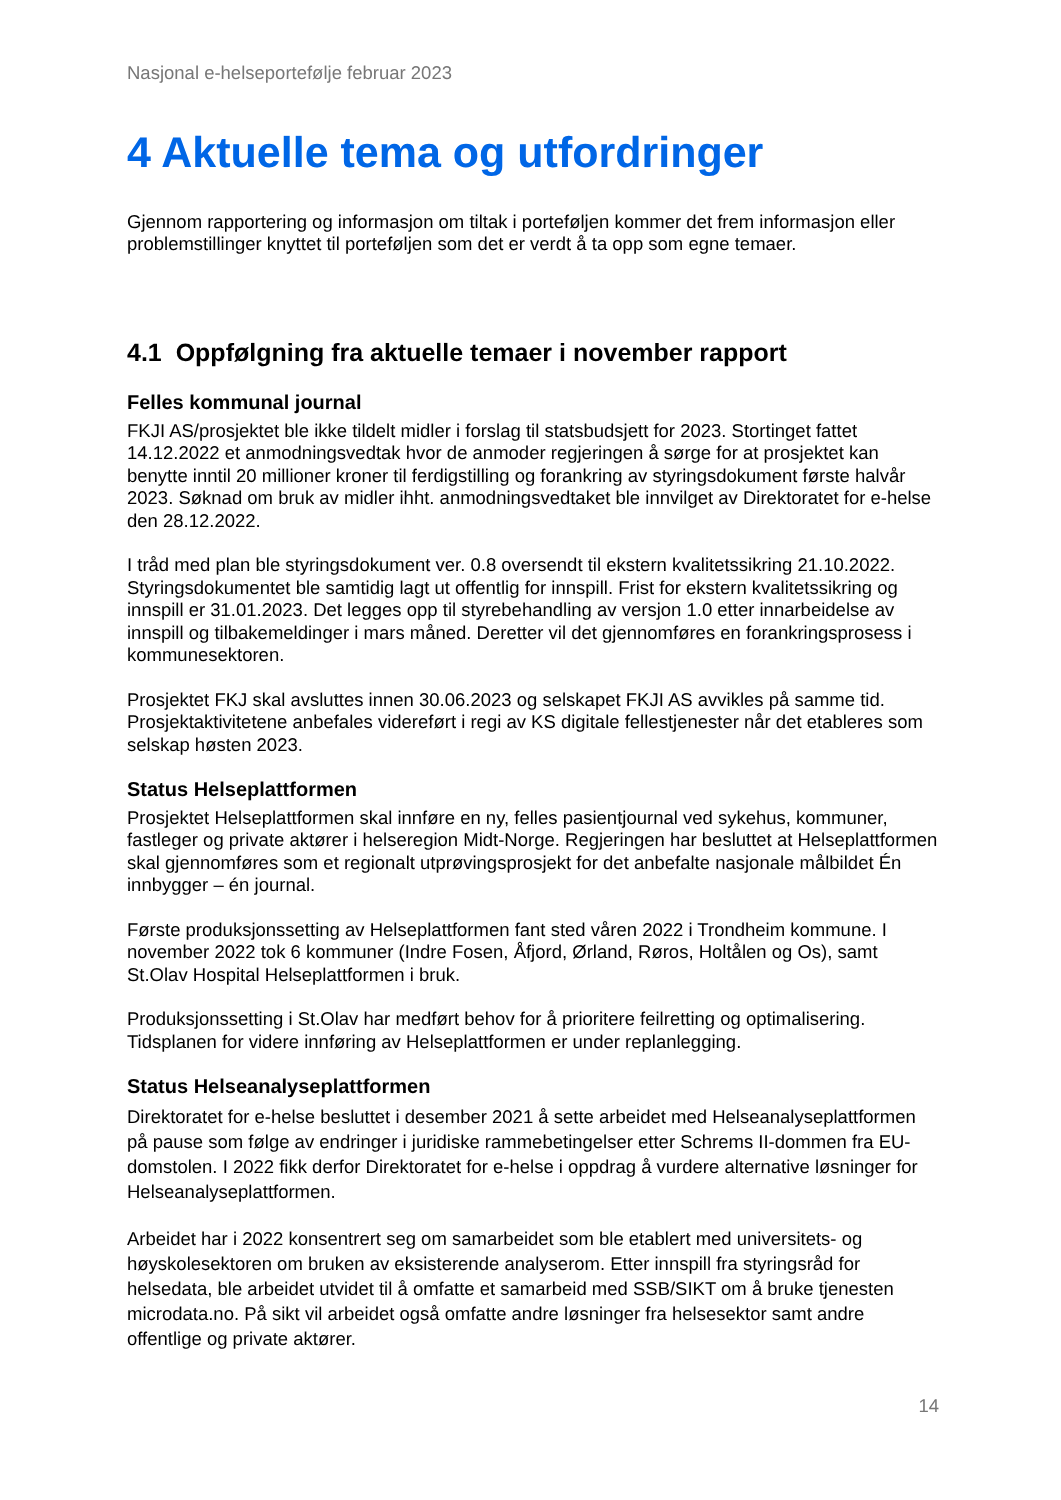Nasjonal e-helseportefølje februar 2023
4 Aktuelle tema og utfordringer
Gjennom rapportering og informasjon om tiltak i porteføljen kommer det frem informasjon eller problemstillinger knyttet til porteføljen som det er verdt å ta opp som egne temaer.
4.1 Oppfølgning fra aktuelle temaer i november rapport
Felles kommunal journal
FKJI AS/prosjektet ble ikke tildelt midler i forslag til statsbudsjett for 2023. Stortinget fattet 14.12.2022 et anmodningsvedtak hvor de anmoder regjeringen å sørge for at prosjektet kan benytte inntil 20 millioner kroner til ferdigstilling og forankring av styringsdokument første halvår 2023. Søknad om bruk av midler ihht. anmodningsvedtaket ble innvilget av Direktoratet for e-helse den 28.12.2022.
I tråd med plan ble styringsdokument ver. 0.8 oversendt til ekstern kvalitetssikring 21.10.2022. Styringsdokumentet ble samtidig lagt ut offentlig for innspill. Frist for ekstern kvalitetssikring og innspill er 31.01.2023. Det legges opp til styrebehandling av versjon 1.0 etter innarbeidelse av innspill og tilbakemeldinger i mars måned. Deretter vil det gjennomføres en forankringsprosess i kommunesektoren.
Prosjektet FKJ skal avsluttes innen 30.06.2023 og selskapet FKJI AS avvikles på samme tid. Prosjektaktivitetene anbefales videreført i regi av KS digitale fellestjenester når det etableres som selskap høsten 2023.
Status Helseplattformen
Prosjektet Helseplattformen skal innføre en ny, felles pasientjournal ved sykehus, kommuner, fastleger og private aktører i helseregion Midt-Norge. Regjeringen har besluttet at Helseplattformen skal gjennomføres som et regionalt utprøvingsprosjekt for det anbefalte nasjonale målbildet Én innbygger – én journal.
Første produksjonssetting av Helseplattformen fant sted våren 2022 i Trondheim kommune. I november 2022 tok 6 kommuner (Indre Fosen, Åfjord, Ørland, Røros, Holtålen og Os), samt St.Olav Hospital Helseplattformen i bruk.
Produksjonssetting i St.Olav har medført behov for å prioritere feilretting og optimalisering. Tidsplanen for videre innføring av Helseplattformen er under replanlegging.
Status Helseanalyseplattformen
Direktoratet for e-helse besluttet i desember 2021 å sette arbeidet med Helseanalyseplattformen på pause som følge av endringer i juridiske rammebetingelser etter Schrems II-dommen fra EU-domstolen. I 2022 fikk derfor Direktoratet for e-helse i oppdrag å vurdere alternative løsninger for Helseanalyseplattformen.
Arbeidet har i 2022 konsentrert seg om samarbeidet som ble etablert med universitets- og høyskolesektoren om bruken av eksisterende analyserom. Etter innspill fra styringsråd for helsedata, ble arbeidet utvidet til å omfatte et samarbeid med SSB/SIKT om å bruke tjenesten microdata.no. På sikt vil arbeidet også omfatte andre løsninger fra helsesektor samt andre offentlige og private aktører.
14